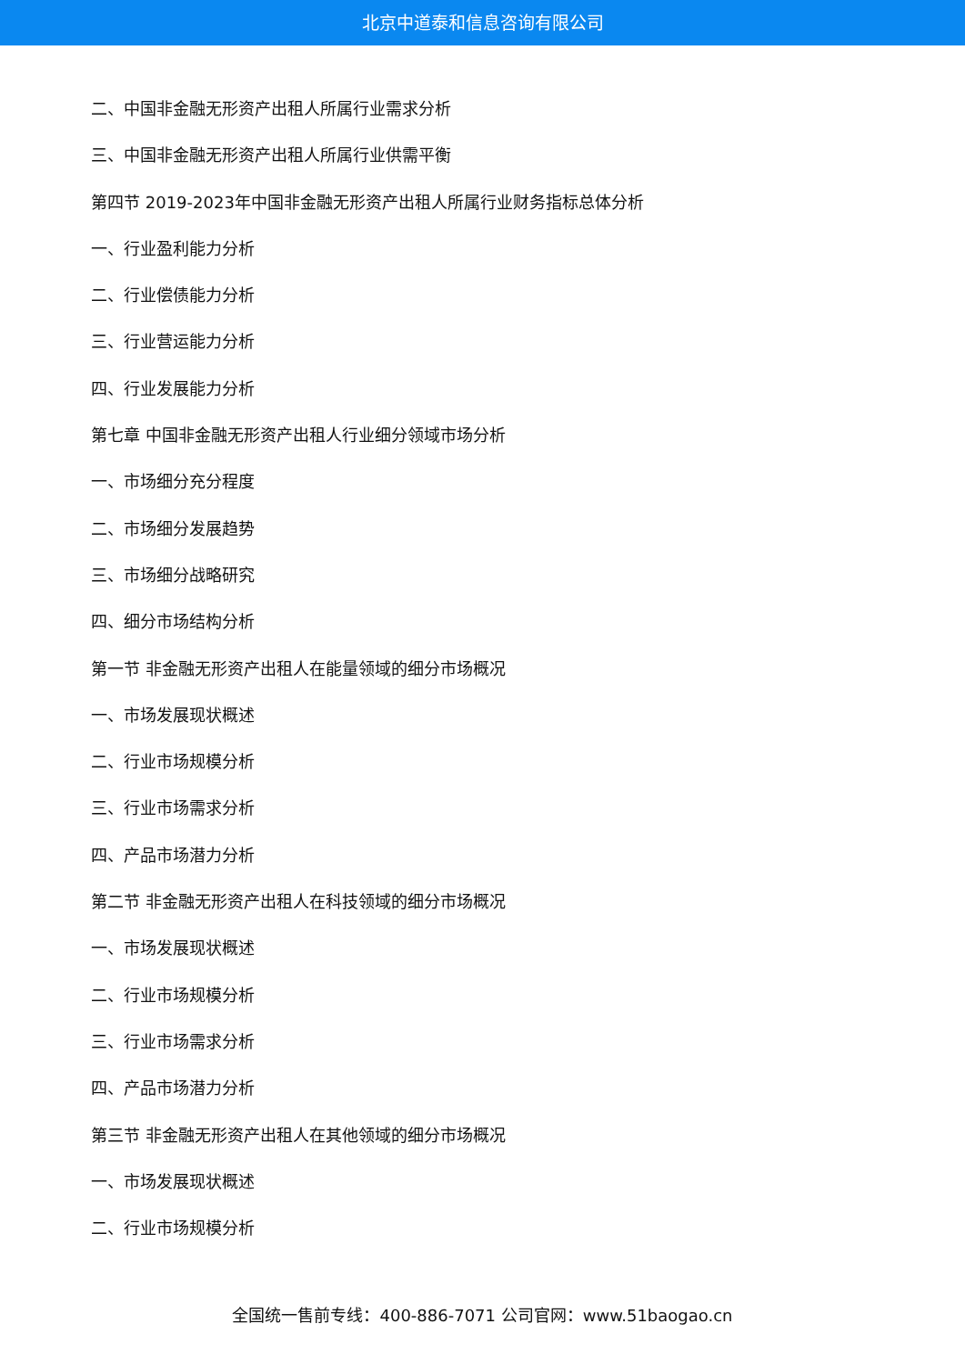北京中道泰和信息咨询有限公司
二、中国非金融无形资产出租人所属行业需求分析
三、中国非金融无形资产出租人所属行业供需平衡
第四节 2019-2023年中国非金融无形资产出租人所属行业财务指标总体分析
一、行业盈利能力分析
二、行业偿债能力分析
三、行业营运能力分析
四、行业发展能力分析
第七章 中国非金融无形资产出租人行业细分领域市场分析
一、市场细分充分程度
二、市场细分发展趋势
三、市场细分战略研究
四、细分市场结构分析
第一节 非金融无形资产出租人在能量领域的细分市场概况
一、市场发展现状概述
二、行业市场规模分析
三、行业市场需求分析
四、产品市场潜力分析
第二节 非金融无形资产出租人在科技领域的细分市场概况
一、市场发展现状概述
二、行业市场规模分析
三、行业市场需求分析
四、产品市场潜力分析
第三节 非金融无形资产出租人在其他领域的细分市场概况
一、市场发展现状概述
二、行业市场规模分析
全国统一售前专线：400-886-7071 公司官网：www.51baogao.cn